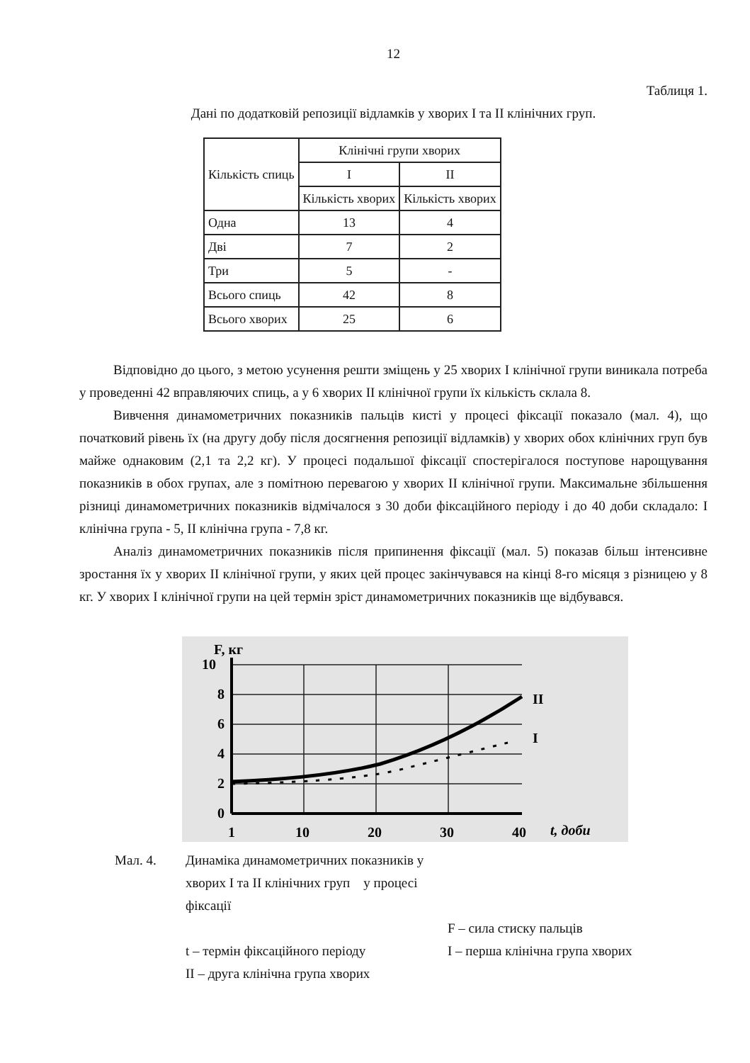12
Таблиця 1.
Дані по додатковій репозиції відламків у хворих I та II клінічних груп.
| Кількість спиць | Клінічні групи хворих | |
| --- | --- | --- |
| | I | II |
| | Кількість хворих | Кількість хворих |
| Одна | 13 | 4 |
| Дві | 7 | 2 |
| Три | 5 | - |
| Всього спиць | 42 | 8 |
| Всього хворих | 25 | 6 |
Відповідно до цього, з метою усунення решти зміщень у 25 хворих I клінічної групи виникала потреба у проведенні 42 вправляючих спиць, а у 6 хворих II клінічної групи їх кількість склала 8.
Вивчення динамометричних показників пальців кисті у процесі фіксації показало (мал. 4), що початковий рівень їх (на другу добу після досягнення репозиції відламків) у хворих обох клінічних груп був майже однаковим (2,1 та 2,2 кг). У процесі подальшої фіксації спостерігалося поступове нарощування показників в обох групах, але з помітною перевагою у хворих II клінічної групи. Максимальне збільшення різниці динамометричних показників відмічалося з 30 доби фіксаційного періоду і до 40 доби складало: I клінічна група - 5, II клінічна група - 7,8 кг.
Аналіз динамометричних показників після припинення фіксації (мал. 5) показав більш інтенсивне зростання їх у хворих II клінічної групи, у яких цей процес закінчувався на кінці 8-го місяця з різницею у 8 кг. У хворих I клінічної групи на цей термін зріст динамометричних показників ще відбувався.
F, кг
10
8
6
4
2
0
II
I
1
10
20
30
40
t, доби
Мал. 4. Динаміка динамометричних показників у хворих I та II клінічних груп у процесі фіксації
F – сила стиску пальців t – термін фіксаційного періоду I – перша клінічна група хворих II – друга клінічна група хворих